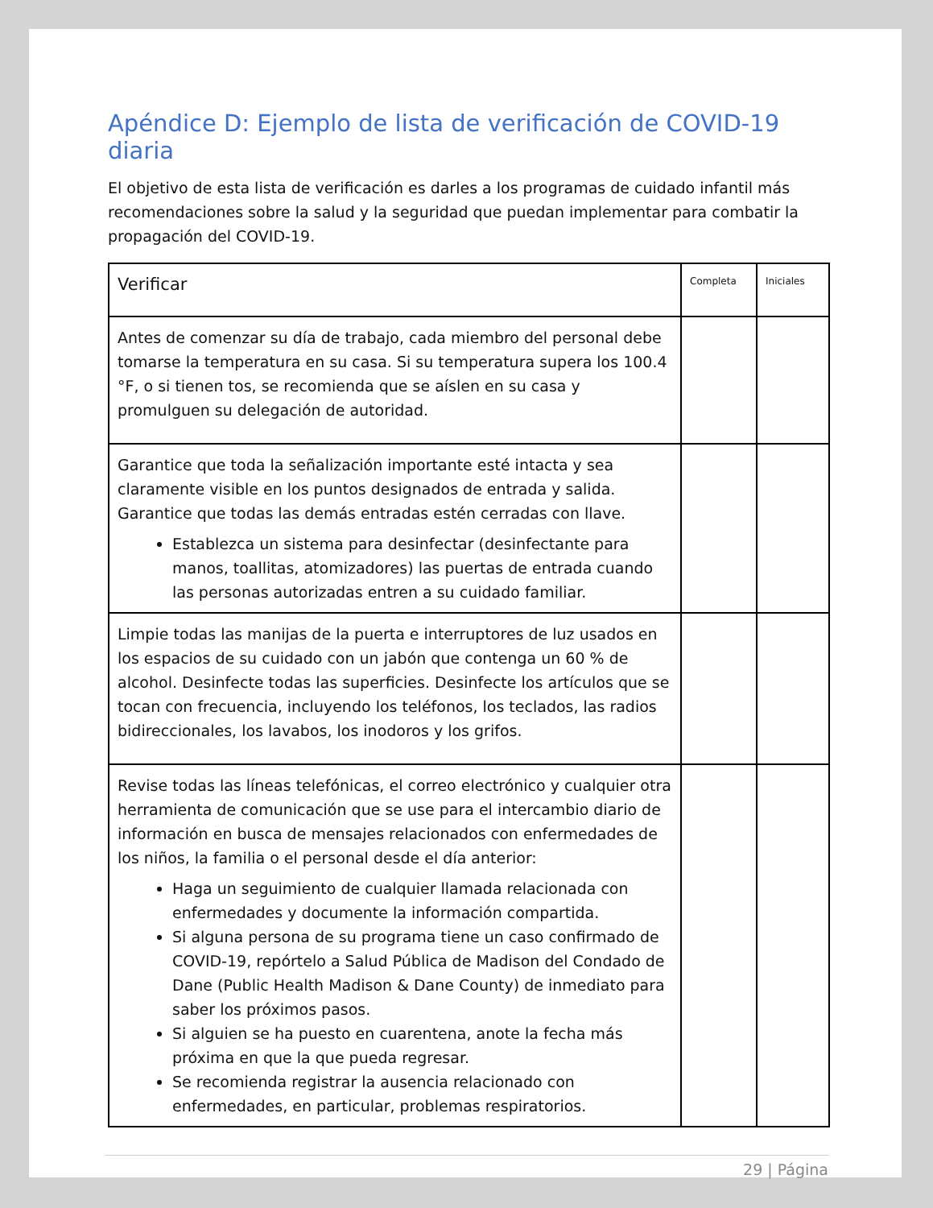Apéndice D: Ejemplo de lista de verificación de COVID-19 diaria
El objetivo de esta lista de verificación es darles a los programas de cuidado infantil más recomendaciones sobre la salud y la seguridad que puedan implementar para combatir la propagación del COVID-19.
| Verificar | Completa | Iniciales |
| --- | --- | --- |
| Antes de comenzar su día de trabajo, cada miembro del personal debe tomarse la temperatura en su casa. Si su temperatura supera los 100.4 °F, o si tienen tos, se recomienda que se aíslen en su casa y promulguen su delegación de autoridad. | | |
| Garantice que toda la señalización importante esté intacta y sea claramente visible en los puntos designados de entrada y salida. Garantice que todas las demás entradas estén cerradas con llave. Establezca un sistema para desinfectar (desinfectante para manos, toallitas, atomizadores) las puertas de entrada cuando las personas autorizadas entren a su cuidado familiar. | | |
| Limpie todas las manijas de la puerta e interruptores de luz usados en los espacios de su cuidado con un jabón que contenga un 60 % de alcohol. Desinfecte todas las superficies. Desinfecte los artículos que se tocan con frecuencia, incluyendo los teléfonos, los teclados, las radios bidireccionales, los lavabos, los inodoros y los grifos. | | |
| Revise todas las líneas telefónicas, el correo electrónico y cualquier otra herramienta de comunicación que se use para el intercambio diario de información en busca de mensajes relacionados con enfermedades de los niños, la familia o el personal desde el día anterior: Haga un seguimiento de cualquier llamada relacionada con enfermedades y documente la información compartida. Si alguna persona de su programa tiene un caso confirmado de COVID-19, repórtelo a Salud Pública de Madison del Condado de Dane (Public Health Madison & Dane County) de inmediato para saber los próximos pasos. Si alguien se ha puesto en cuarentena, anote la fecha más próxima en que la que pueda regresar. Se recomienda registrar la ausencia relacionado con enfermedades, en particular, problemas respiratorios. | | |
29 | Página